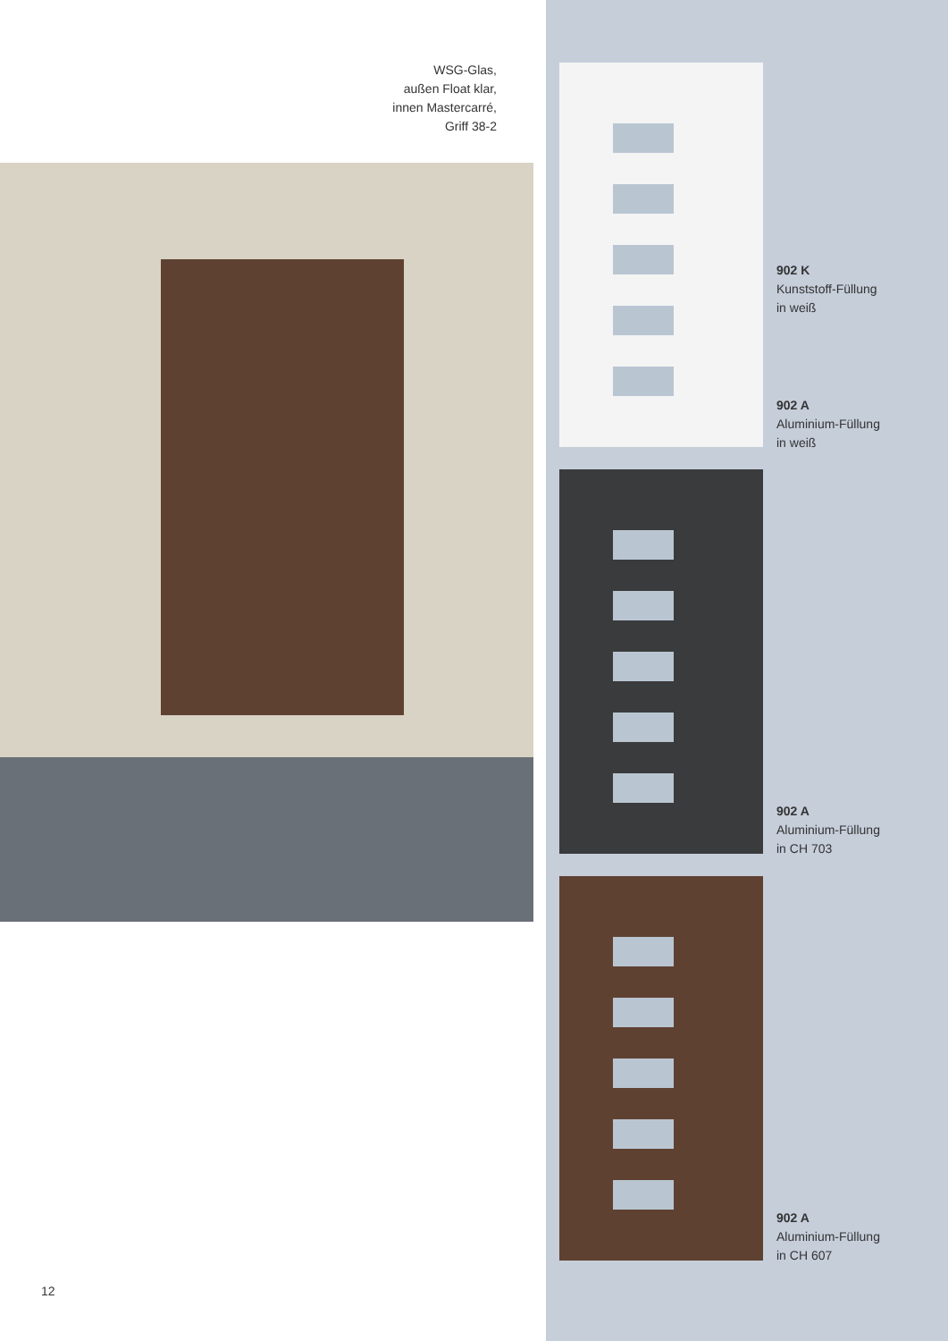WSG-Glas,
außen Float klar,
innen Mastercarré,
Griff 38-2
902 K
Kunststoff-Füllung
in weiß
902 A
Aluminium-Füllung
in weiß
902 A
Aluminium-Füllung
in CH 703
902 A
Aluminium-Füllung
in CH 607
12